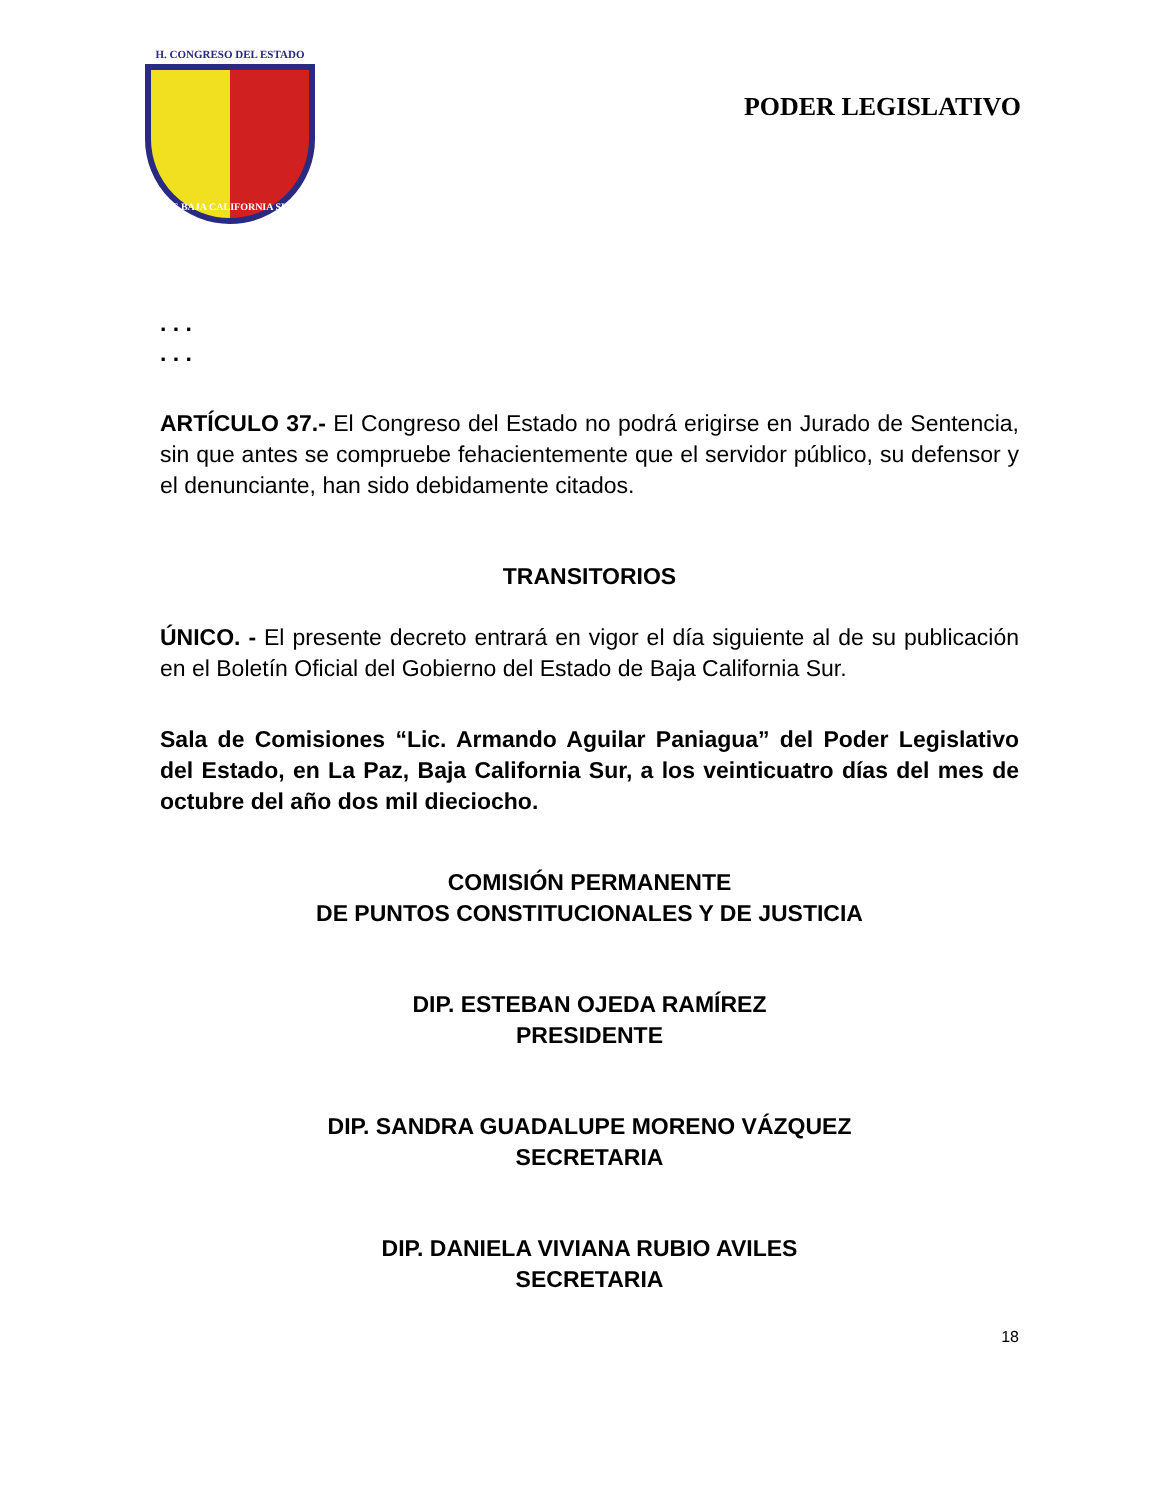H. CONGRESO DEL ESTADO
DE BAJA CALIFORNIA SUR
PODER LEGISLATIVO
. . .
. . .
ARTÍCULO 37.- El Congreso del Estado no podrá erigirse en Jurado de Sentencia, sin que antes se compruebe fehacientemente que el servidor público, su defensor y el denunciante, han sido debidamente citados.
TRANSITORIOS
ÚNICO. - El presente decreto entrará en vigor el día siguiente al de su publicación en el Boletín Oficial del Gobierno del Estado de Baja California Sur.
Sala de Comisiones “Lic. Armando Aguilar Paniagua” del Poder Legislativo del Estado, en La Paz, Baja California Sur, a los veinticuatro días del mes de octubre del año dos mil dieciocho.
COMISIÓN PERMANENTE
DE PUNTOS CONSTITUCIONALES Y DE JUSTICIA
DIP. ESTEBAN OJEDA RAMÍREZ
PRESIDENTE
DIP. SANDRA GUADALUPE MORENO VÁZQUEZ
SECRETARIA
DIP. DANIELA VIVIANA RUBIO AVILES
SECRETARIA
18